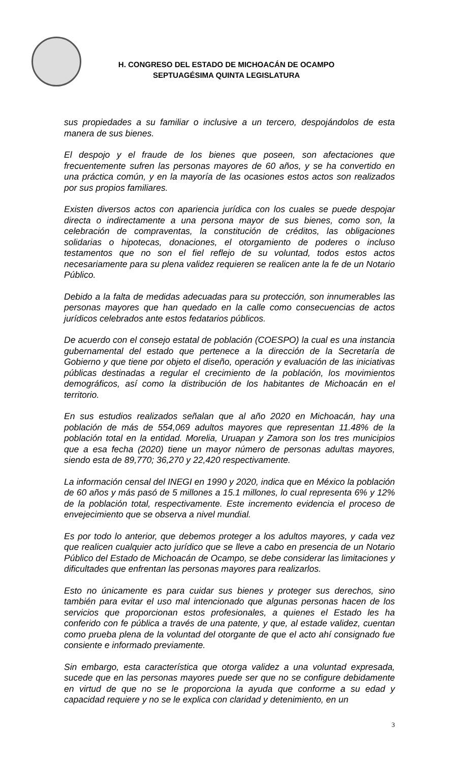H. CONGRESO DEL ESTADO DE MICHOACÁN DE OCAMPO
SEPTUAGÉSIMA QUINTA LEGISLATURA
sus propiedades a su familiar o inclusive a un tercero, despojándolos de esta manera de sus bienes.
El despojo y el fraude de los bienes que poseen, son afectaciones que frecuentemente sufren las personas mayores de 60 años, y se ha convertido en una práctica común, y en la mayoría de las ocasiones estos actos son realizados por sus propios familiares.
Existen diversos actos con apariencia jurídica con los cuales se puede despojar directa o indirectamente a una persona mayor de sus bienes, como son, la celebración de compraventas, la constitución de créditos, las obligaciones solidarias o hipotecas, donaciones, el otorgamiento de poderes o incluso testamentos que no son el fiel reflejo de su voluntad, todos estos actos necesariamente para su plena validez requieren se realicen ante la fe de un Notario Público.
Debido a la falta de medidas adecuadas para su protección, son innumerables las personas mayores que han quedado en la calle como consecuencias de actos jurídicos celebrados ante estos fedatarios públicos.
De acuerdo con el consejo estatal de población (COESPO) la cual es una instancia gubernamental del estado que pertenece a la dirección de la Secretaría de Gobierno y que tiene por objeto el diseño, operación y evaluación de las iniciativas públicas destinadas a regular el crecimiento de la población, los movimientos demográficos, así como la distribución de los habitantes de Michoacán en el territorio.
En sus estudios realizados señalan que al año 2020 en Michoacán, hay una población de más de 554,069 adultos mayores que representan 11.48% de la población total en la entidad. Morelia, Uruapan y Zamora son los tres municipios que a esa fecha (2020) tiene un mayor número de personas adultas mayores, siendo esta de 89,770; 36,270 y 22,420 respectivamente.
La información censal del INEGI en 1990 y 2020, indica que en México la población de 60 años y más pasó de 5 millones a 15.1 millones, lo cual representa 6% y 12% de la población total, respectivamente. Este incremento evidencia el proceso de envejecimiento que se observa a nivel mundial.
Es por todo lo anterior, que debemos proteger a los adultos mayores, y cada vez que realicen cualquier acto jurídico que se lleve a cabo en presencia de un Notario Público del Estado de Michoacán de Ocampo, se debe considerar las limitaciones y dificultades que enfrentan las personas mayores para realizarlos.
Esto no únicamente es para cuidar sus bienes y proteger sus derechos, sino también para evitar el uso mal intencionado que algunas personas hacen de los servicios que proporcionan estos profesionales, a quienes el Estado les ha conferido con fe pública a través de una patente, y que, al estade validez, cuentan como prueba plena de la voluntad del otorgante de que el acto ahí consignado fue consiente e informado previamente.
Sin embargo, esta característica que otorga validez a una voluntad expresada, sucede que en las personas mayores puede ser que no se configure debidamente en virtud de que no se le proporciona la ayuda que conforme a su edad y capacidad requiere y no se le explica con claridad y detenimiento, en un
3